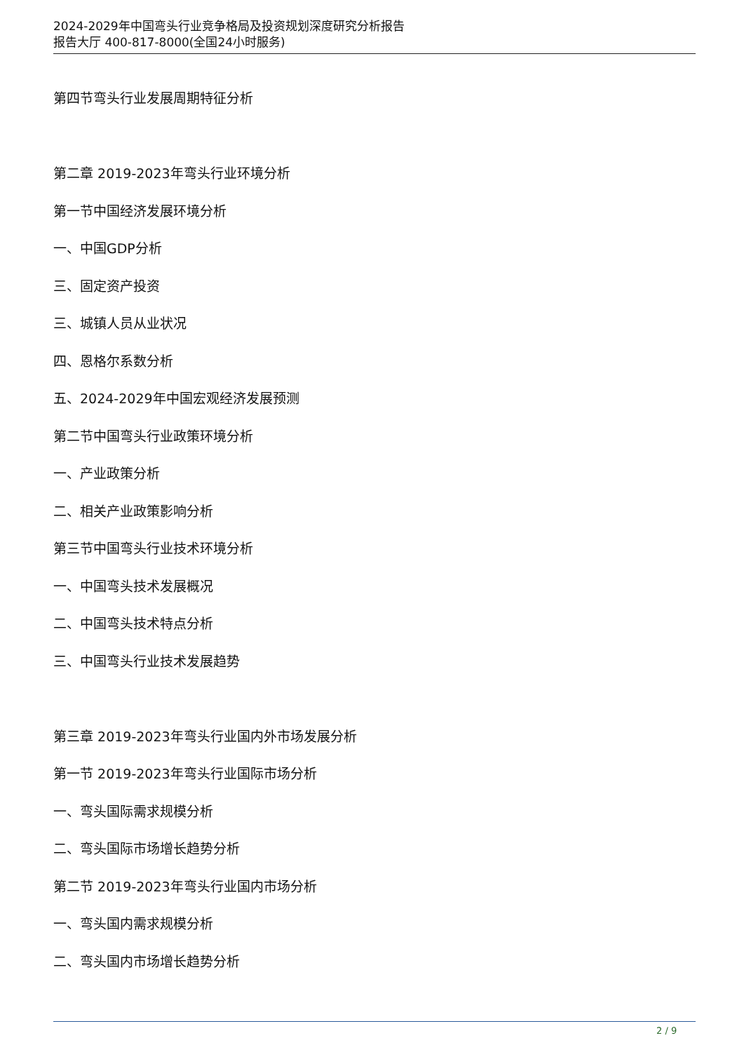2024-2029年中国弯头行业竞争格局及投资规划深度研究分析报告
报告大厅 400-817-8000(全国24小时服务)
第四节弯头行业发展周期特征分析
第二章 2019-2023年弯头行业环境分析
第一节中国经济发展环境分析
一、中国GDP分析
三、固定资产投资
三、城镇人员从业状况
四、恩格尔系数分析
五、2024-2029年中国宏观经济发展预测
第二节中国弯头行业政策环境分析
一、产业政策分析
二、相关产业政策影响分析
第三节中国弯头行业技术环境分析
一、中国弯头技术发展概况
二、中国弯头技术特点分析
三、中国弯头行业技术发展趋势
第三章 2019-2023年弯头行业国内外市场发展分析
第一节 2019-2023年弯头行业国际市场分析
一、弯头国际需求规模分析
二、弯头国际市场增长趋势分析
第二节 2019-2023年弯头行业国内市场分析
一、弯头国内需求规模分析
二、弯头国内市场增长趋势分析
2 / 9